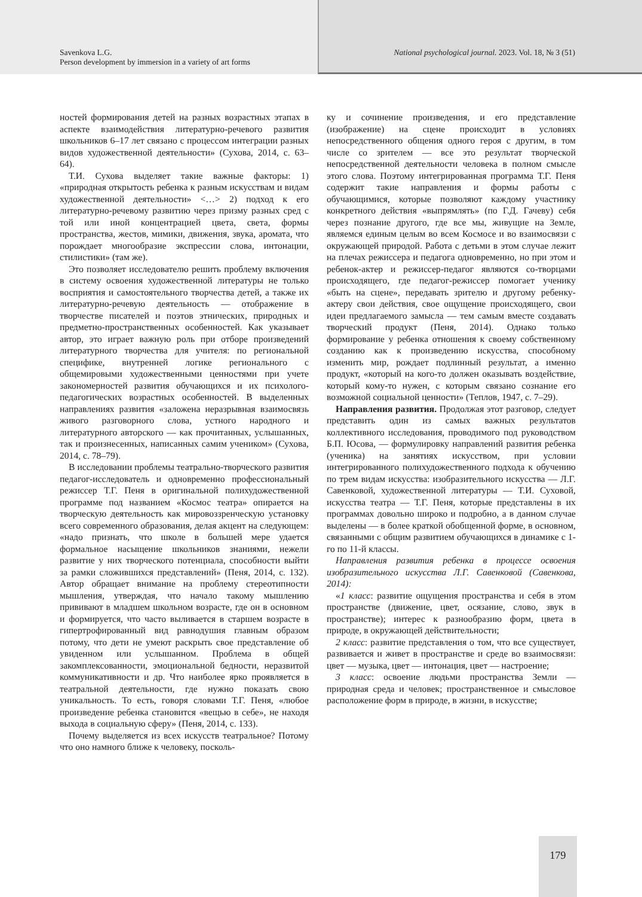Savenkova L.G.
Person development by immersion in a variety of art forms
National psychological journal. 2023. Vol. 18, № 3 (51)
ностей формирования детей на разных возрастных этапах в аспекте взаимодействия литературно-речевого развития школьников 6–17 лет связано с процессом интеграции разных видов художественной деятельности» (Сухова, 2014, с. 63–64).
Т.И. Сухова выделяет такие важные факторы: 1) «природная открытость ребенка к разным искусствам и видам художественной деятельности» <…> 2) подход к его литературно-речевому развитию через призму разных сред с той или иной концентрацией цвета, света, формы пространства, жестов, мимики, движения, звука, аромата, что порождает многообразие экспрессии слова, интонации, стилистики» (там же).
Это позволяет исследователю решить проблему включения в систему освоения художественной литературы не только восприятия и самостоятельного творчества детей, а также их литературно-речевую деятельность — отображение в творчестве писателей и поэтов этнических, природных и предметно-пространственных особенностей. Как указывает автор, это играет важную роль при отборе произведений литературного творчества для учителя: по региональной специфике, внутренней логике регионального с общемировыми художественными ценностями при учете закономерностей развития обучающихся и их психолого-педагогических возрастных особенностей. В выделенных направлениях развития «заложена неразрывная взаимосвязь живого разговорного слова, устного народного и литературного авторского — как прочитанных, услышанных, так и произнесенных, написанных самим учеником» (Сухова, 2014, с. 78–79).
В исследовании проблемы театрально-творческого развития педагог-исследователь и одновременно профессиональный режиссер Т.Г. Пеня в оригинальной полихудожественной программе под названием «Космос театра» опирается на творческую деятельность как мировоззренческую установку всего современного образования, делая акцент на следующем: «надо признать, что школе в большей мере удается формальное насыщение школьников знаниями, нежели развитие у них творческого потенциала, способности выйти за рамки сложившихся представлений» (Пеня, 2014, с. 132). Автор обращает внимание на проблему стереотипности мышления, утверждая, что начало такому мышлению прививают в младшем школьном возрасте, где он в основном и формируется, что часто выливается в старшем возрасте в гипертрофированный вид равнодушия главным образом потому, что дети не умеют раскрыть свое представление об увиденном или услышанном. Проблема в общей закомплексованности, эмоциональной бедности, неразвитой коммуникативности и др. Что наиболее ярко проявляется в театральной деятельности, где нужно показать свою уникальность. То есть, говоря словами Т.Г. Пеня, «любое произведение ребенка становится «вещью в себе», не находя выхода в социальную сферу» (Пеня, 2014, с. 133).
Почему выделяется из всех искусств театральное? Потому что оно намного ближе к человеку, посколь-
ку и сочинение произведения, и его представление (изображение) на сцене происходит в условиях непосредственного общения одного героя с другим, в том числе со зрителем — все это результат творческой непосредственной деятельности человека в полном смысле этого слова. Поэтому интегрированная программа Т.Г. Пеня содержит такие направления и формы работы с обучающимися, которые позволяют каждому участнику конкретного действия «выпрямлять» (по Г.Д. Гачеву) себя через познание другого, где все мы, живущие на Земле, являемся единым целым во всем Космосе и во взаимосвязи с окружающей природой. Работа с детьми в этом случае лежит на плечах режиссера и педагога одновременно, но при этом и ребенок-актер и режиссер-педагог являются со-творцами происходящего, где педагог-режиссер помогает ученику «быть на сцене», передавать зрителю и другому ребенку-актеру свои действия, свое ощущение происходящего, свои идеи предлагаемого замысла — тем самым вместе создавать творческий продукт (Пеня, 2014). Однако только формирование у ребенка отношения к своему собственному созданию как к произведению искусства, способному изменить мир, рождает подлинный результат, а именно продукт, «который на кого-то должен оказывать воздействие, который кому-то нужен, с которым связано сознание его возможной социальной ценности» (Теплов, 1947, с. 7–29).
Направления развития. Продолжая этот разговор, следует представить один из самых важных результатов коллективного исследования, проводимого под руководством Б.П. Юсова, — формулировку направлений развития ребенка (ученика) на занятиях искусством, при условии интегрированного полихудожественного подхода к обучению по трем видам искусства: изобразительного искусства — Л.Г. Савенковой, художественной литературы — Т.И. Суховой, искусства театра — Т.Г. Пеня, которые представлены в их программах довольно широко и подробно, а в данном случае выделены — в более краткой обобщенной форме, в основном, связанными с общим развитием обучающихся в динамике с 1-го по 11-й классы.
Направления развития ребенка в процессе освоения изобразительного искусства Л.Г. Савенковой (Савенкова, 2014):
«1 класс: развитие ощущения пространства и себя в этом пространстве (движение, цвет, осязание, слово, звук в пространстве); интерес к разнообразию форм, цвета в природе, в окружающей действительности;
2 класс: развитие представления о том, что все существует, развивается и живет в пространстве и среде во взаимосвязи: цвет — музыка, цвет — интонация, цвет — настроение;
3 класс: освоение людьми пространства Земли — природная среда и человек; пространственное и смысловое расположение форм в природе, в жизни, в искусстве;
179